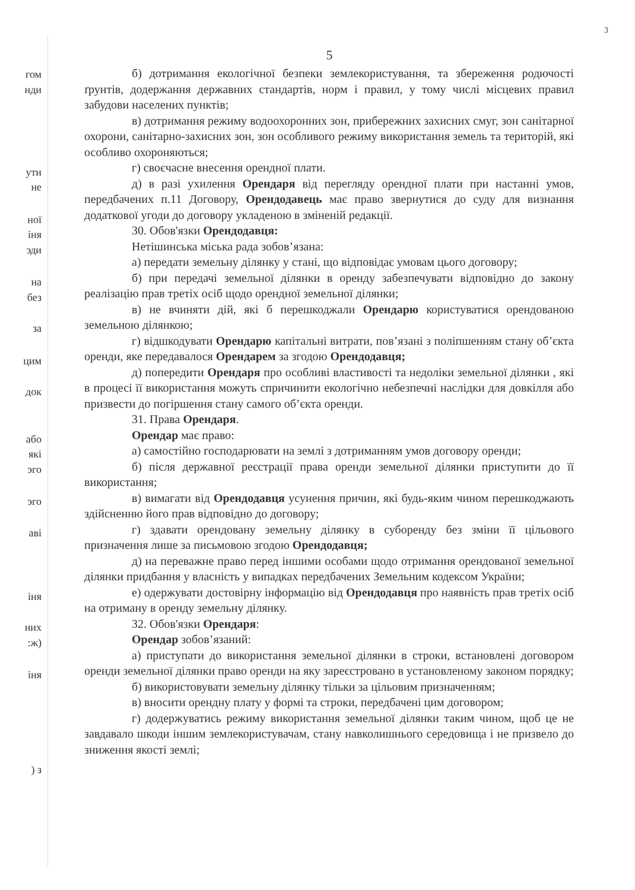3
гом
нди
ути
не
ної
іня
эди
на
без
за
цим
док
або
які
эго
эго
аві
іня
них
:ж)
іня
) з
5
б) дотримання екологічної безпеки землекористування, та збереження родючості ґрунтів, додержання державних стандартів, норм і правил, у тому числі місцевих правил забудови населених пунктів;
в) дотримання режиму водоохоронних зон, прибережних захисних смуг, зон санітарної охорони, санітарно-захисних зон, зон особливого режиму використання земель та територій, які особливо охороняються;
г) своєчасне внесення орендної плати.
д) в разі ухилення Орендаря від перегляду орендної плати при настанні умов, передбачених п.11 Договору, Орендодавець має право звернутися до суду для визнання додаткової угоди до договору укладеною в зміненій редакції.
30. Обов'язки Орендодавця:
Нетішинська міська рада зобов’язана:
а) передати земельну ділянку у стані, що відповідає умовам цього договору;
б) при передачі земельної ділянки в оренду забезпечувати відповідно до закону реалізацію прав третіх осіб щодо орендної земельної ділянки;
в) не вчиняти дій, які б перешкоджали Орендарю користуватися орендованою земельною ділянкою;
г) відшкодувати Орендарю капітальні витрати, пов’язані з поліпшенням стану об’єкта оренди, яке передавалося Орендарем за згодою Орендодавця;
д) попередити Орендаря про особливі властивості та недоліки земельної ділянки , які в процесі її використання можуть спричинити екологічно небезпечні наслідки для довкілля або призвести до погіршення стану самого об’єкта оренди.
31. Права Орендаря.
Орендар має право:
а) самостійно господарювати на землі з дотриманням умов договору оренди;
б) після державної реєстрації права оренди земельної ділянки приступити до її використання;
в) вимагати від Орендодавця усунення причин, які будь-яким чином перешкоджають здійсненню його прав відповідно до договору;
г) здавати орендовану земельну ділянку в суборенду без зміни її цільового призначення лише за письмовою згодою Орендодавця;
д) на переважне право перед іншими особами щодо отримання орендованої земельної ділянки придбання у власність у випадках передбачених Земельним кодексом України;
е) одержувати достовірну інформацію від Орендодавця про наявність прав третіх осіб на отриману в оренду земельну ділянку.
32. Обов'язки Орендаря:
Орендар зобов’язаний:
а) приступати до використання земельної ділянки в строки, встановлені договором оренди земельної ділянки право оренди на яку зареєстровано в установленому законом порядку;
б) використовувати земельну ділянку тільки за цільовим призначенням;
в) вносити орендну плату у формі та строки, передбачені цим договором;
г) додержуватись режиму використання земельної ділянки таким чином, щоб це не завдавало шкоди іншим землекористувачам, стану навколишнього середовища і не призвело до зниження якості землі;